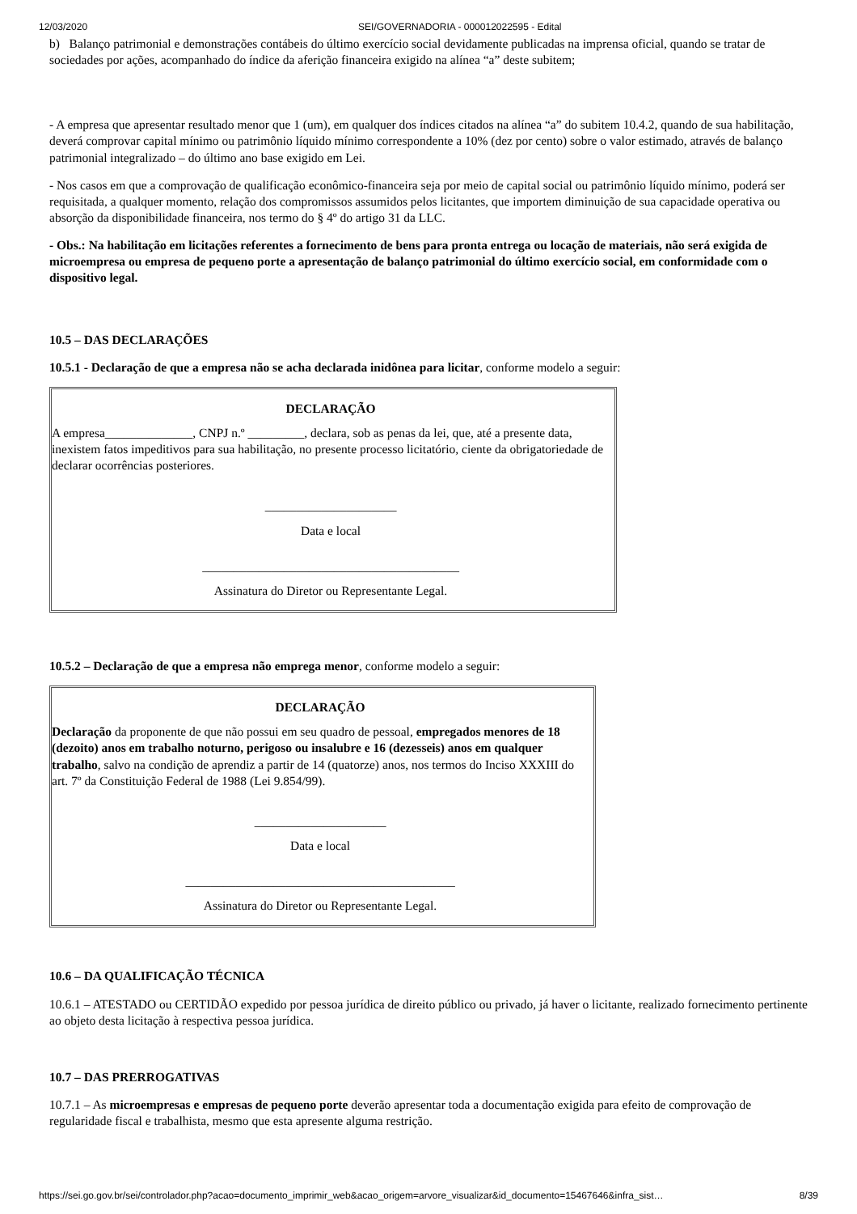12/03/2020 SEI/GOVERNADORIA - 000012022595 - Edital
b) Balanço patrimonial e demonstrações contábeis do último exercício social devidamente publicadas na imprensa oficial, quando se tratar de sociedades por ações, acompanhado do índice da aferição financeira exigido na alínea “a” deste subitem;
- A empresa que apresentar resultado menor que 1 (um), em qualquer dos índices citados na alínea “a” do subitem 10.4.2, quando de sua habilitação, deverá comprovar capital mínimo ou patrimônio líquido mínimo correspondente a 10% (dez por cento) sobre o valor estimado, através de balanço patrimonial integralizado – do último ano base exigido em Lei.
- Nos casos em que a comprovação de qualificação econômico-financeira seja por meio de capital social ou patrimônio líquido mínimo, poderá ser requisitada, a qualquer momento, relação dos compromissos assumidos pelos licitantes, que importem diminuição de sua capacidade operativa ou absorção da disponibilidade financeira, nos termo do § 4º do artigo 31 da LLC.
- Obs.: Na habilitação em licitações referentes a fornecimento de bens para pronta entrega ou locação de materiais, não será exigida de microempresa ou empresa de pequeno porte a apresentação de balanço patrimonial do último exercício social, em conformidade com o dispositivo legal.
10.5 – DAS DECLARAÇÕES
10.5.1 - Declaração de que a empresa não se acha declarada inidônea para licitar, conforme modelo a seguir:
DECLARAÇÃO
A empresa______________, CNPJ n.º _________, declara, sob as penas da lei, que, até a presente data, inexistem fatos impeditivos para sua habilitação, no presente processo licitatório, ciente da obrigatoriedade de declarar ocorrências posteriores.
_____________________
Data e local
_________________________________________
Assinatura do Diretor ou Representante Legal.
10.5.2 – Declaração de que a empresa não emprega menor, conforme modelo a seguir:
DECLARAÇÃO
Declaração da proponente de que não possui em seu quadro de pessoal, empregados menores de 18 (dezoito) anos em trabalho noturno, perigoso ou insalubre e 16 (dezesseis) anos em qualquer trabalho, salvo na condição de aprendiz a partir de 14 (quatorze) anos, nos termos do Inciso XXXIII do art. 7º da Constituição Federal de 1988 (Lei 9.854/99).
_____________________
Data e local
___________________________________________
Assinatura do Diretor ou Representante Legal.
10.6 – DA QUALIFICAÇÃO TÉCNICA
10.6.1 – ATESTADO ou CERTIDÃO expedido por pessoa jurídica de direito público ou privado, já haver o licitante, realizado fornecimento pertinente ao objeto desta licitação à respectiva pessoa jurídica.
10.7 – DAS PRERROGATIVAS
10.7.1 – As microempresas e empresas de pequeno porte deverão apresentar toda a documentação exigida para efeito de comprovação de regularidade fiscal e trabalhista, mesmo que esta apresente alguma restrição.
https://sei.go.gov.br/sei/controlador.php?acao=documento_imprimir_web&acao_origem=arvore_visualizar&id_documento=15467646&infra_sist… 8/39